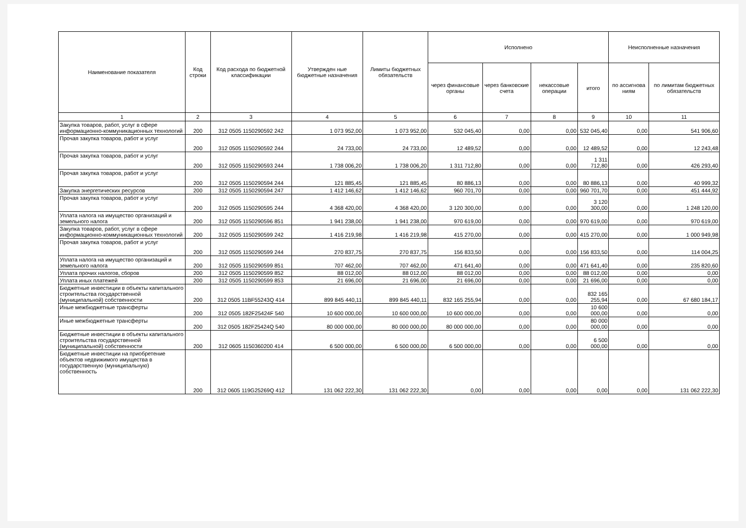| Наименование показателя | Код строки | Код расхода по бюджетной классификации | Утвержден ные бюджетные назначения | Лимиты бюджетных обязательств | Исполнено | | | | Неисполненные назначения | |
| --- | --- | --- | --- | --- | --- | --- | --- | --- | --- | --- |
| | | | | | через финансовые органы | через банковские счета | некассовые операции | итого | по ассигнова ниям | по лимитам бюджетных обязательств |
| 1 | 2 | 3 | 4 | 5 | 6 | 7 | 8 | 9 | 10 | 11 |
| Закупка товаров, работ, услуг в сфере информационно-коммуникационных технологий | 200 | 312 0505 1150290592 242 | 1 073 952,00 | 1 073 952,00 | 532 045,40 | 0,00 | 0,00 | 532 045,40 | 0,00 | 541 906,60 |
| Прочая закупка товаров, работ и услуг | 200 | 312 0505 1150290592 244 | 24 733,00 | 24 733,00 | 12 489,52 | 0,00 | 0,00 | 12 489,52 | 0,00 | 12 243,48 |
| Прочая закупка товаров, работ и услуг | 200 | 312 0505 1150290593 244 | 1 738 006,20 | 1 738 006,20 | 1 311 712,80 | 0,00 | 0,00 | 1 311 712,80 | 0,00 | 426 293,40 |
| Прочая закупка товаров, работ и услуг | 200 | 312 0505 1150290594 244 | 121 885,45 | 121 885,45 | 80 886,13 | 0,00 | 0,00 | 80 886,13 | 0,00 | 40 999,32 |
| Закупка энергетических ресурсов | 200 | 312 0505 1150290594 247 | 1 412 146,62 | 1 412 146,62 | 960 701,70 | 0,00 | 0,00 | 960 701,70 | 0,00 | 451 444,92 |
| Прочая закупка товаров, работ и услуг | 200 | 312 0505 1150290595 244 | 4 368 420,00 | 4 368 420,00 | 3 120 300,00 | 0,00 | 0,00 | 3 120 300,00 | 0,00 | 1 248 120,00 |
| Уплата налога на имущество организаций и земельного налога | 200 | 312 0505 1150290596 851 | 1 941 238,00 | 1 941 238,00 | 970 619,00 | 0,00 | 0,00 | 970 619,00 | 0,00 | 970 619,00 |
| Закупка товаров, работ, услуг в сфере информационно-коммуникационных технологий | 200 | 312 0505 1150290599 242 | 1 416 219,98 | 1 416 219,98 | 415 270,00 | 0,00 | 0,00 | 415 270,00 | 0,00 | 1 000 949,98 |
| Прочая закупка товаров, работ и услуг | 200 | 312 0505 1150290599 244 | 270 837,75 | 270 837,75 | 156 833,50 | 0,00 | 0,00 | 156 833,50 | 0,00 | 114 004,25 |
| Уплата налога на имущество организаций и земельного налога | 200 | 312 0505 1150290599 851 | 707 462,00 | 707 462,00 | 471 641,40 | 0,00 | 0,00 | 471 641,40 | 0,00 | 235 820,60 |
| Уплата прочих налогов, сборов | 200 | 312 0505 1150290599 852 | 88 012,00 | 88 012,00 | 88 012,00 | 0,00 | 0,00 | 88 012,00 | 0,00 | 0,00 |
| Уплата иных платежей | 200 | 312 0505 1150290599 853 | 21 696,00 | 21 696,00 | 21 696,00 | 0,00 | 0,00 | 21 696,00 | 0,00 | 0,00 |
| Бюджетные инвестиции в объекты капитального строительства государственной (муниципальной) собственности | 200 | 312 0505 11BF55243Q 414 | 899 845 440,11 | 899 845 440,11 | 832 165 255,94 | 0,00 | 0,00 | 832 165 255,94 | 0,00 | 67 680 184,17 |
| Иные межбюджетные трансферты | 200 | 312 0505 182F25424F 540 | 10 600 000,00 | 10 600 000,00 | 10 600 000,00 | 0,00 | 0,00 | 10 600 000,00 | 0,00 | 0,00 |
| Иные межбюджетные трансферты | 200 | 312 0505 182F25424Q 540 | 80 000 000,00 | 80 000 000,00 | 80 000 000,00 | 0,00 | 0,00 | 80 000 000,00 | 0,00 | 0,00 |
| Бюджетные инвестиции в объекты капитального строительства государственной (муниципальной) собственности | 200 | 312 0605 1150360200 414 | 6 500 000,00 | 6 500 000,00 | 6 500 000,00 | 0,00 | 0,00 | 6 500 000,00 | 0,00 | 0,00 |
| Бюджетные инвестиции на приобретение объектов недвижимого имущества в государственную (муниципальную) собственность | 200 | 312 0605 119G25269Q 412 | 131 062 222,30 | 131 062 222,30 | 0,00 | 0,00 | 0,00 | 0,00 | 0,00 | 131 062 222,30 |